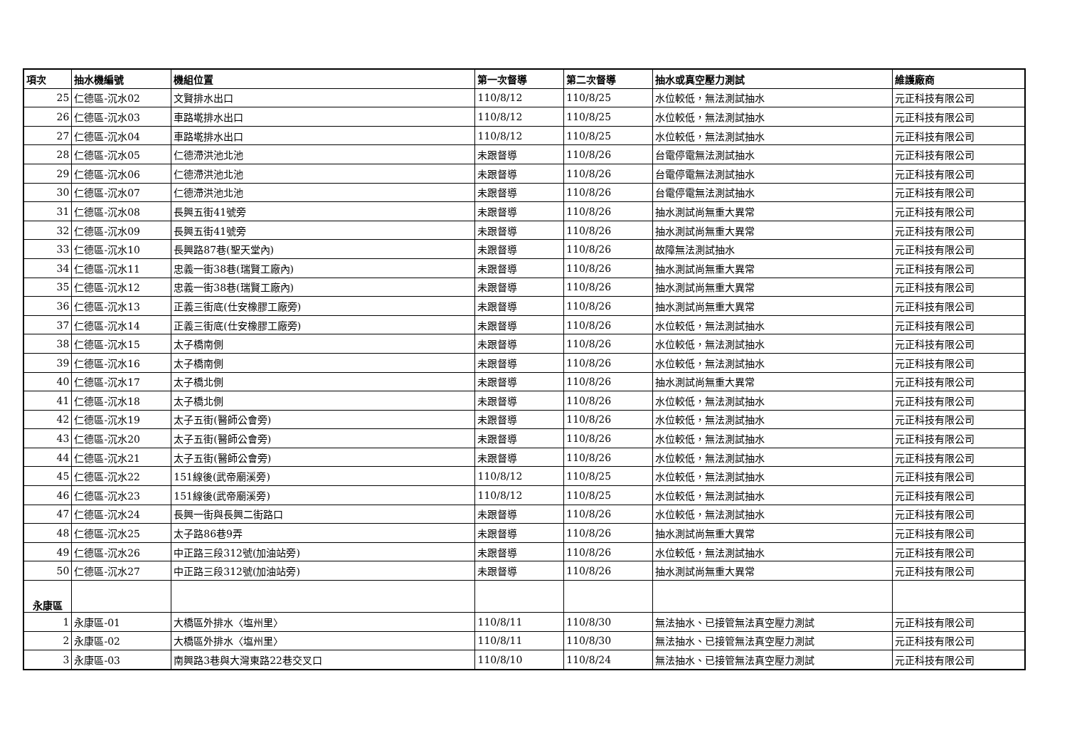| 項次 | 抽水機編號 | 機組位置 | 第一次督導 | 第二次督導 | 抽水或真空壓力測試 | 維護廠商 |
| --- | --- | --- | --- | --- | --- | --- |
| 25 | 仁德區-沉水02 | 文賢排水出口 | 110/8/12 | 110/8/25 | 水位較低，無法測試抽水 | 元正科技有限公司 |
| 26 | 仁德區-沉水03 | 車路墘排水出口 | 110/8/12 | 110/8/25 | 水位較低，無法測試抽水 | 元正科技有限公司 |
| 27 | 仁德區-沉水04 | 車路墘排水出口 | 110/8/12 | 110/8/25 | 水位較低，無法測試抽水 | 元正科技有限公司 |
| 28 | 仁德區-沉水05 | 仁德滯洪池北池 | 未跟督導 | 110/8/26 | 台電停電無法測試抽水 | 元正科技有限公司 |
| 29 | 仁德區-沉水06 | 仁德滯洪池北池 | 未跟督導 | 110/8/26 | 台電停電無法測試抽水 | 元正科技有限公司 |
| 30 | 仁德區-沉水07 | 仁德滯洪池北池 | 未跟督導 | 110/8/26 | 台電停電無法測試抽水 | 元正科技有限公司 |
| 31 | 仁德區-沉水08 | 長興五街41號旁 | 未跟督導 | 110/8/26 | 抽水測試尚無重大異常 | 元正科技有限公司 |
| 32 | 仁德區-沉水09 | 長興五街41號旁 | 未跟督導 | 110/8/26 | 抽水測試尚無重大異常 | 元正科技有限公司 |
| 33 | 仁德區-沉水10 | 長興路87巷(聖天堂內) | 未跟督導 | 110/8/26 | 故障無法測試抽水 | 元正科技有限公司 |
| 34 | 仁德區-沉水11 | 忠義一街38巷(瑞賢工廠內) | 未跟督導 | 110/8/26 | 抽水測試尚無重大異常 | 元正科技有限公司 |
| 35 | 仁德區-沉水12 | 忠義一街38巷(瑞賢工廠內) | 未跟督導 | 110/8/26 | 抽水測試尚無重大異常 | 元正科技有限公司 |
| 36 | 仁德區-沉水13 | 正義三街底(仕安橡膠工廠旁) | 未跟督導 | 110/8/26 | 抽水測試尚無重大異常 | 元正科技有限公司 |
| 37 | 仁德區-沉水14 | 正義三街底(仕安橡膠工廠旁) | 未跟督導 | 110/8/26 | 水位較低，無法測試抽水 | 元正科技有限公司 |
| 38 | 仁德區-沉水15 | 太子橋南側 | 未跟督導 | 110/8/26 | 水位較低，無法測試抽水 | 元正科技有限公司 |
| 39 | 仁德區-沉水16 | 太子橋南側 | 未跟督導 | 110/8/26 | 水位較低，無法測試抽水 | 元正科技有限公司 |
| 40 | 仁德區-沉水17 | 太子橋北側 | 未跟督導 | 110/8/26 | 抽水測試尚無重大異常 | 元正科技有限公司 |
| 41 | 仁德區-沉水18 | 太子橋北側 | 未跟督導 | 110/8/26 | 水位較低，無法測試抽水 | 元正科技有限公司 |
| 42 | 仁德區-沉水19 | 太子五街(醫師公會旁) | 未跟督導 | 110/8/26 | 水位較低，無法測試抽水 | 元正科技有限公司 |
| 43 | 仁德區-沉水20 | 太子五街(醫師公會旁) | 未跟督導 | 110/8/26 | 水位較低，無法測試抽水 | 元正科技有限公司 |
| 44 | 仁德區-沉水21 | 太子五街(醫師公會旁) | 未跟督導 | 110/8/26 | 水位較低，無法測試抽水 | 元正科技有限公司 |
| 45 | 仁德區-沉水22 | 151線後(武帝廟溪旁) | 110/8/12 | 110/8/25 | 水位較低，無法測試抽水 | 元正科技有限公司 |
| 46 | 仁德區-沉水23 | 151線後(武帝廟溪旁) | 110/8/12 | 110/8/25 | 水位較低，無法測試抽水 | 元正科技有限公司 |
| 47 | 仁德區-沉水24 | 長興一街與長興二街路口 | 未跟督導 | 110/8/26 | 水位較低，無法測試抽水 | 元正科技有限公司 |
| 48 | 仁德區-沉水25 | 太子路86巷9弄 | 未跟督導 | 110/8/26 | 抽水測試尚無重大異常 | 元正科技有限公司 |
| 49 | 仁德區-沉水26 | 中正路三段312號(加油站旁) | 未跟督導 | 110/8/26 | 水位較低，無法測試抽水 | 元正科技有限公司 |
| 50 | 仁德區-沉水27 | 中正路三段312號(加油站旁) | 未跟督導 | 110/8/26 | 抽水測試尚無重大異常 | 元正科技有限公司 |
| 永康區 | | | | | | |
| 1 | 永康區-01 | 大橋區外排水〈塩州里〉 | 110/8/11 | 110/8/30 | 無法抽水、已接管無法真空壓力測試 | 元正科技有限公司 |
| 2 | 永康區-02 | 大橋區外排水〈塩州里〉 | 110/8/11 | 110/8/30 | 無法抽水、已接管無法真空壓力測試 | 元正科技有限公司 |
| 3 | 永康區-03 | 南興路3巷與大灣東路22巷交叉口 | 110/8/10 | 110/8/24 | 無法抽水、已接管無法真空壓力測試 | 元正科技有限公司 |